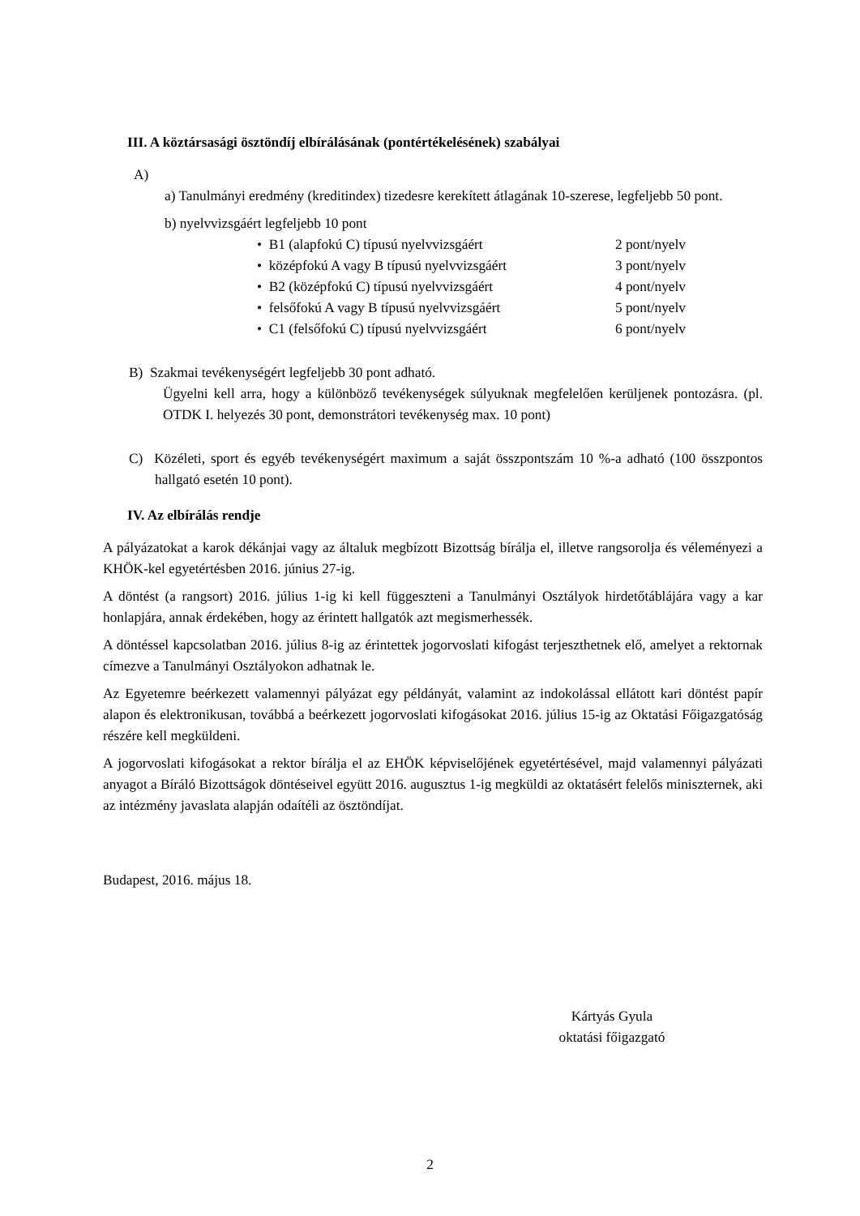III. A köztársasági ösztöndíj elbírálásának (pontértékelésének) szabályai
A)
a) Tanulmányi eredmény (kreditindex) tizedesre kerekített átlagának 10-szerese, legfeljebb 50 pont.
b) nyelvvizsgáért legfeljebb 10 pont
• B1 (alapfokú C) típusú nyelvvizsgáért 2 pont/nyelv
• középfokú A vagy B típusú nyelvvizsgáért 3 pont/nyelv
• B2 (középfokú C) típusú nyelvvizsgáért 4 pont/nyelv
• felsőfokú A vagy B típusú nyelvvizsgáért 5 pont/nyelv
• C1 (felsőfokú C) típusú nyelvvizsgáért 6 pont/nyelv
B) Szakmai tevékenységért legfeljebb 30 pont adható.
Ügyelni kell arra, hogy a különböző tevékenységek súlyuknak megfelelően kerüljenek pontozásra. (pl. OTDK I. helyezés 30 pont, demonstrátori tevékenység max. 10 pont)
C) Közéleti, sport és egyéb tevékenységért maximum a saját összpontszám 10 %-a adható (100 összpontos hallgató esetén 10 pont).
IV. Az elbírálás rendje
A pályázatokat a karok dékánjai vagy az általuk megbízott Bizottság bírálja el, illetve rangsorolja és véleményezi a KHÖK-kel egyetértésben 2016. június 27-ig.
A döntést (a rangsort) 2016. július 1-ig ki kell függeszteni a Tanulmányi Osztályok hirdetőtáblájára vagy a kar honlapjára, annak érdekében, hogy az érintett hallgatók azt megismerhessék.
A döntéssel kapcsolatban 2016. július 8-ig az érintettek jogorvoslati kifogást terjeszthetnek elő, amelyet a rektornak címezve a Tanulmányi Osztályokon adhatnak le.
Az Egyetemre beérkezett valamennyi pályázat egy példányát, valamint az indokolással ellátott kari döntést papír alapon és elektronikusan, továbbá a beérkezett jogorvoslati kifogásokat 2016. július 15-ig az Oktatási Főigazgatóság részére kell megküldeni.
A jogorvoslati kifogásokat a rektor bírálja el az EHÖK képviselőjének egyetértésével, majd valamennyi pályázati anyagot a Bíráló Bizottságok döntéseivel együtt 2016. augusztus 1-ig megküldi az oktatásért felelős miniszternek, aki az intézmény javaslata alapján odaítéli az ösztöndíjat.
Budapest, 2016. május 18.
Kártyás Gyula
oktatási főigazgató
2